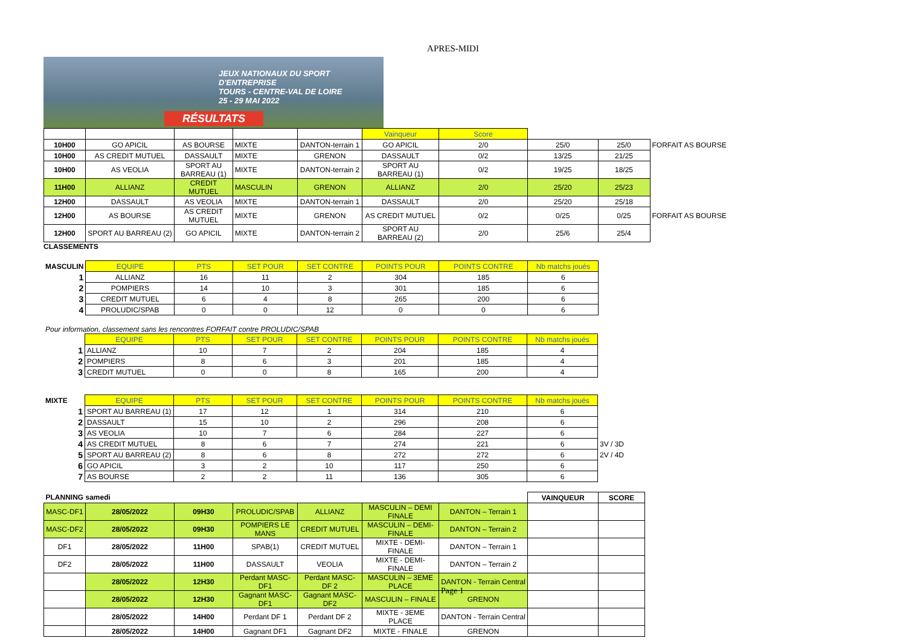APRES-MIDI
JEUX NATIONAUX DU SPORT D'ENTREPRISE
TOURS - CENTRE-VAL DE LOIRE
25 - 29 MAI 2022
RÉSULTATS
| | | | | | Vainqueur | Score | | | |
| 10H00 | GO APICIL | AS BOURSE | MIXTE | DANTON-terrain 1 | GO APICIL | 2/0 | 25/0 | 25/0 | FORFAIT AS BOURSE |
| 10H00 | AS CREDIT MUTUEL | DASSAULT | MIXTE | GRENON | DASSAULT | 0/2 | 13/25 | 21/25 | |
| 10H00 | AS VEOLIA | SPORT AU BARREAU (1) | MIXTE | DANTON-terrain 2 | SPORT AU BARREAU (1) | 0/2 | 19/25 | 18/25 | |
| 11H00 | ALLIANZ | CREDIT MUTUEL | MASCULIN | GRENON | ALLIANZ | 2/0 | 25/20 | 25/23 | |
| 12H00 | DASSAULT | AS VEOLIA | MIXTE | DANTON-terrain 1 | DASSAULT | 2/0 | 25/20 | 25/18 | |
| 12H00 | AS BOURSE | AS CREDIT MUTUEL | MIXTE | GRENON | AS CREDIT MUTUEL | 0/2 | 0/25 | 0/25 | FORFAIT AS BOURSE |
| 12H00 | SPORT AU BARREAU (2) | GO APICIL | MIXTE | DANTON-terrain 2 | SPORT AU BARREAU (2) | 2/0 | 25/6 | 25/4 | |
CLASSEMENTS
| MASCULIN | EQUIPE | PTS | SET POUR | SET CONTRE | POINTS POUR | POINTS CONTRE | Nb matchs joués |
| 1 | ALLIANZ | 16 | 11 | 2 | 304 | 185 | 6 |
| 2 | POMPIERS | 14 | 10 | 3 | 301 | 185 | 6 |
| 3 | CREDIT MUTUEL | 6 | 4 | 8 | 265 | 200 | 6 |
| 4 | PROLUDIC/SPAB | 0 | 0 | 12 | 0 | 0 | 6 |
Pour information, classement sans les rencontres FORFAIT contre PROLUDIC/SPAB
| | EQUIPE | PTS | SET POUR | SET CONTRE | POINTS POUR | POINTS CONTRE | Nb matchs joués |
| 1 | ALLIANZ | 10 | 7 | 2 | 204 | 185 | 4 |
| 2 | POMPIERS | 8 | 6 | 3 | 201 | 185 | 4 |
| 3 | CREDIT MUTUEL | 0 | 0 | 8 | 165 | 200 | 4 |
| MIXTE | EQUIPE | PTS | SET POUR | SET CONTRE | POINTS POUR | POINTS CONTRE | Nb matchs joués | |
| 1 | SPORT AU BARREAU (1) | 17 | 12 | 1 | 314 | 210 | 6 | |
| 2 | DASSAULT | 15 | 10 | 2 | 296 | 208 | 6 | |
| 3 | AS VEOLIA | 10 | 7 | 6 | 284 | 227 | 6 | |
| 4 | AS CREDIT MUTUEL | 8 | 6 | 7 | 274 | 221 | 6 | 3V / 3D |
| 5 | SPORT AU BARREAU (2) | 8 | 6 | 8 | 272 | 272 | 6 | 2V / 4D |
| 6 | GO APICIL | 3 | 2 | 10 | 117 | 250 | 6 | |
| 7 | AS BOURSE | 2 | 2 | 11 | 136 | 305 | 6 | |
| PLANNING samedi | | | | | | | VAINQUEUR | SCORE |
| MASC-DF1 | 28/05/2022 | 09H30 | PROLUDIC/SPAB | ALLIANZ | MASCULIN – DEMI FINALE | DANTON – Terrain 1 | | |
| MASC-DF2 | 28/05/2022 | 09H30 | POMPIERS LE MANS | CREDIT MUTUEL | MASCULIN – DEMI-FINALE | DANTON – Terrain 2 | | |
| DF1 | 28/05/2022 | 11H00 | SPAB(1) | CREDIT MUTUEL | MIXTE - DEMI-FINALE | DANTON – Terrain 1 | | |
| DF2 | 28/05/2022 | 11H00 | DASSAULT | VEOLIA | MIXTE - DEMI-FINALE | DANTON – Terrain 2 | | |
| | 28/05/2022 | 12H30 | Perdant MASC-DF1 | Perdant MASC-DF 2 | MASCULIN – 3EME PLACE | DANTON - Terrain Central | | |
| | 28/05/2022 | 12H30 | Gagnant MASC-DF1 | Gagnant MASC-DF2 | MASCULIN – FINALE | GRENON | | |
| | 28/05/2022 | 14H00 | Perdant DF 1 | Perdant DF 2 | MIXTE - 3EME PLACE | DANTON - Terrain Central | | |
| | 28/05/2022 | 14H00 | Gagnant DF1 | Gagnant DF2 | MIXTE - FINALE | GRENON | | |
Page 1